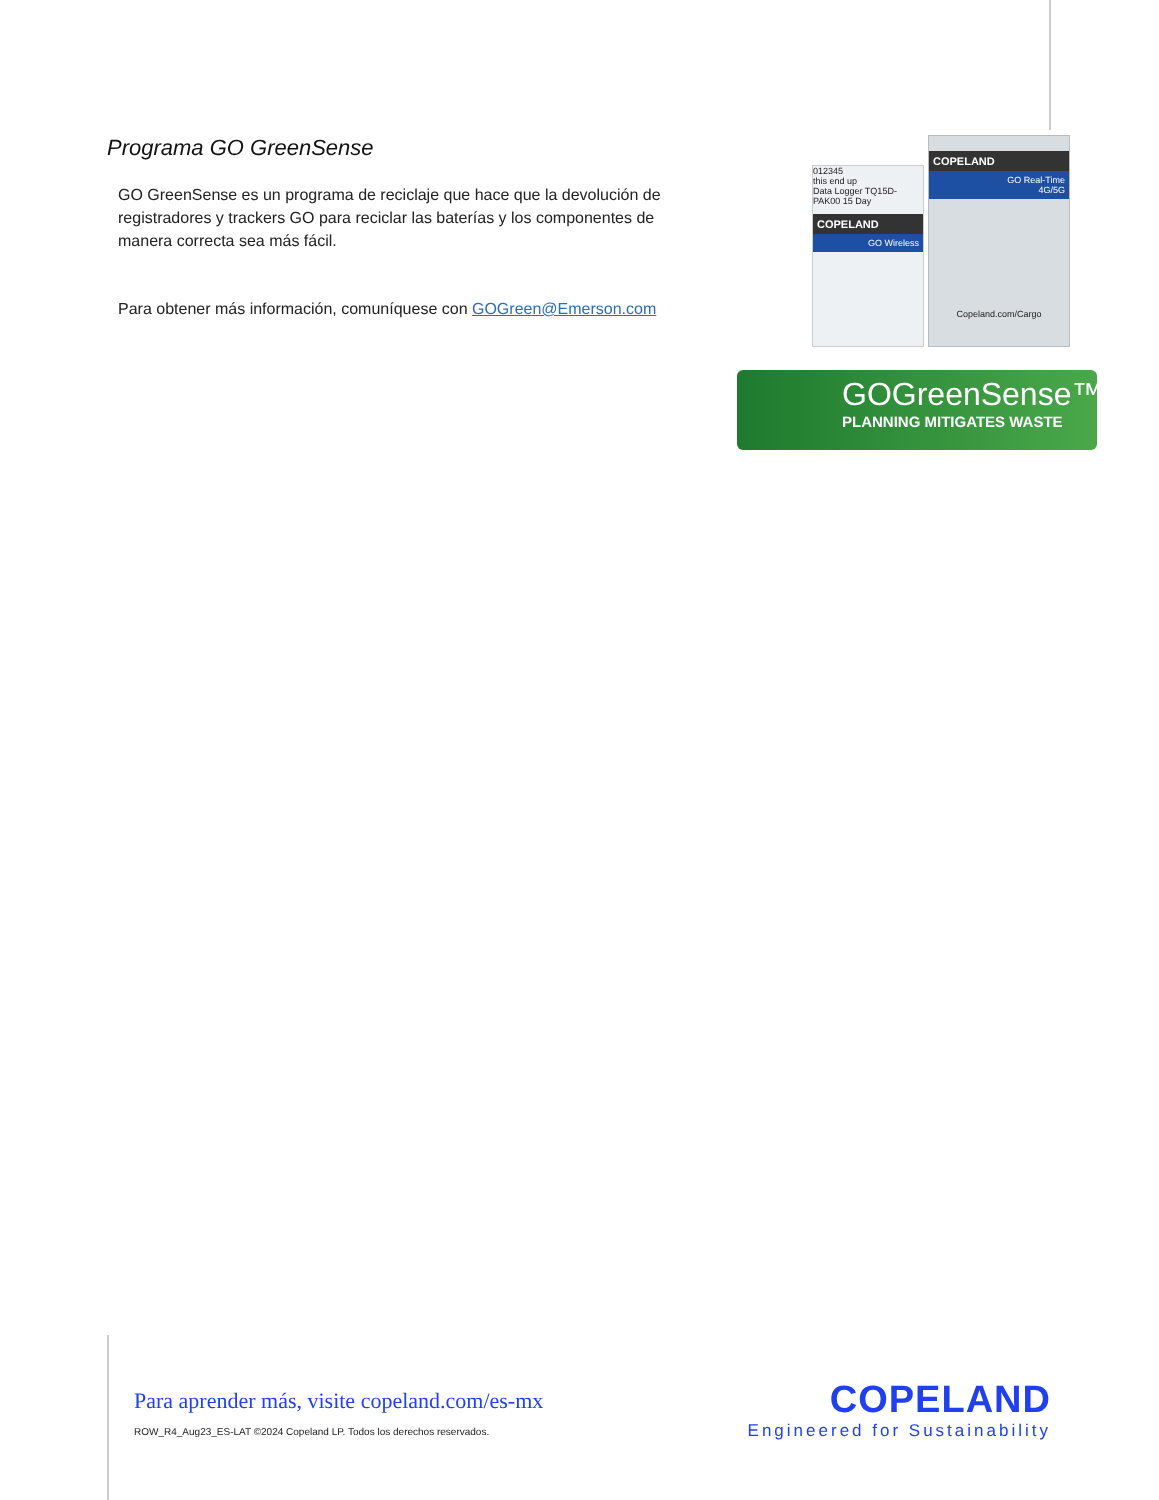Programa GO GreenSense
GO GreenSense es un programa de reciclaje que hace que la devolución de registradores y trackers GO para reciclar las baterías y los componentes de manera correcta sea más fácil.
Para obtener más información, comuníquese con GOGreen@Emerson.com
012345
this end up
Data Logger TQ15D-PAK00 15 Day
COPELAND
GO Wireless
COPELAND
GO Real-Time
4G/5G
Copeland.com/Cargo
GOGreenSense™
PLANNING MITIGATES WASTE
Para aprender más, visite copeland.com/es-mx
ROW_R4_Aug23_ES-LAT ©2024 Copeland LP. Todos los derechos reservados.
COPELAND
Engineered for Sustainability